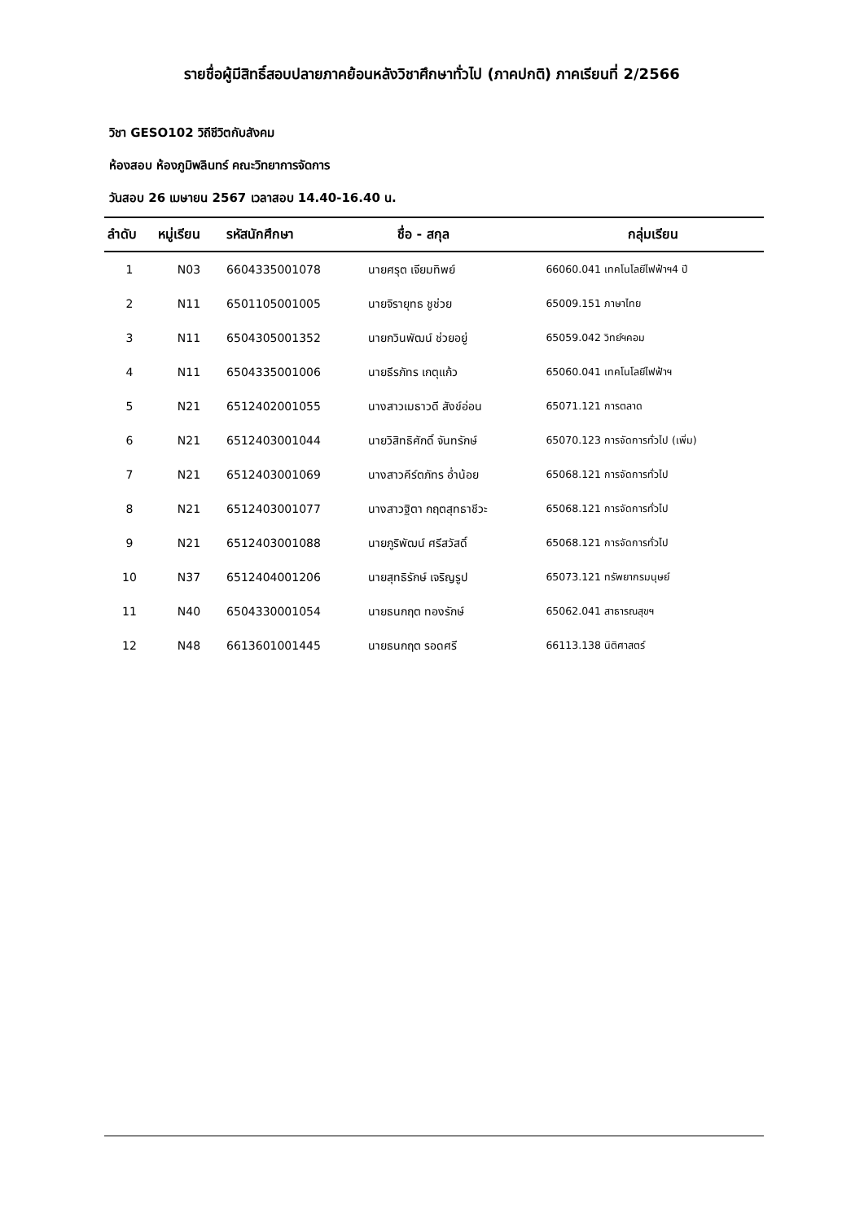รายชื่อผู้มีสิทธิ์สอบปลายภาคย้อนหลังวิชาศึกษาทั่วไป (ภาคปกติ) ภาคเรียนที่ 2/2566
วิชา GESO102 วิถีชีวิตกับสังคม
ห้องสอบ ห้องภูมิพลินทร์ คณะวิทยาการจัดการ
วันสอบ 26 เมษายน 2567 เวลาสอบ 14.40-16.40 น.
| ลำดับ | หมู่เรียน | รหัสนักศึกษา | ชื่อ - สกุล | กลุ่มเรียน |
| --- | --- | --- | --- | --- |
| 1 | N03 | 6604335001078 | นายศรุต เจียมทิพย์ | 66060.041 เทคโนโลยีไฟฟ้าฯ4 ปี |
| 2 | N11 | 6501105001005 | นายจิรายุทธ ชูช่วย | 65009.151 ภาษาไทย |
| 3 | N11 | 6504305001352 | นายกวินพัฒน์ ช่วยอยู่ | 65059.042 วิทย์ฯคอม |
| 4 | N11 | 6504335001006 | นายธีรภัทร เกตุแก้ว | 65060.041 เทคโนโลยีไฟฟ้าฯ |
| 5 | N21 | 6512402001055 | นางสาวเมธาวดี สังข์อ่อน | 65071.121 การตลาด |
| 6 | N21 | 6512403001044 | นายวิสิทธิศักดิ์ จันทรักษ์ | 65070.123 การจัดการทั่วไป (เพิ่ม) |
| 7 | N21 | 6512403001069 | นางสาวคีร์ตภัทร อ่ำน้อย | 65068.121 การจัดการทั่วไป |
| 8 | N21 | 6512403001077 | นางสาวฐิตา กฤตสุทธาชีวะ | 65068.121 การจัดการทั่วไป |
| 9 | N21 | 6512403001088 | นายภูริพัฒน์ ศรีสวัสดิ์ | 65068.121 การจัดการทั่วไป |
| 10 | N37 | 6512404001206 | นายสุทธิรักษ์ เจริญรูป | 65073.121 ทรัพยากรมนุษย์ |
| 11 | N40 | 6504330001054 | นายธนกฤต ทองรักษ์ | 65062.041 สาธารณสุขฯ |
| 12 | N48 | 6613601001445 | นายธนกฤต รอดศรี | 66113.138 นิติศาสตร์ |